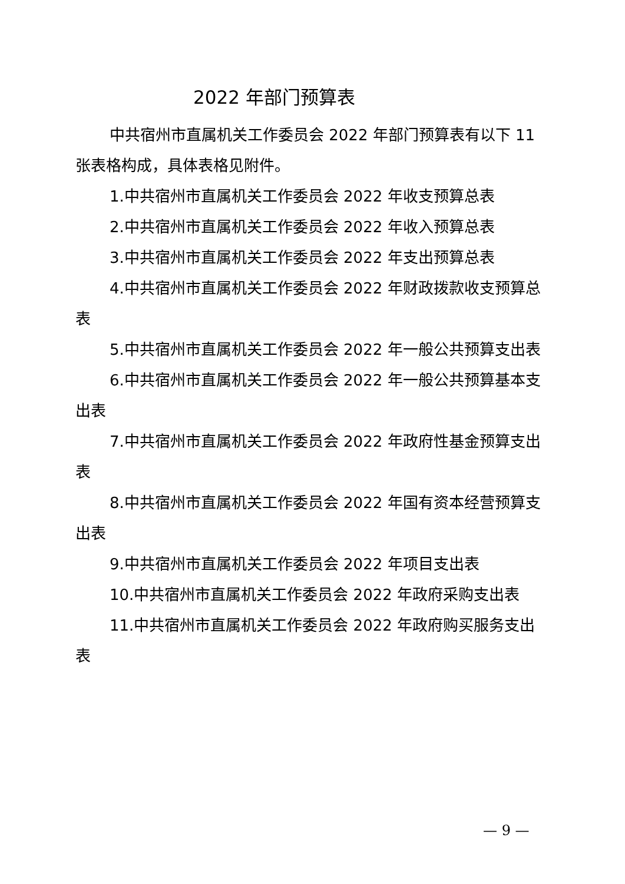2022 年部门预算表
中共宿州市直属机关工作委员会 2022 年部门预算表有以下 11 张表格构成，具体表格见附件。
1.中共宿州市直属机关工作委员会 2022 年收支预算总表
2.中共宿州市直属机关工作委员会 2022 年收入预算总表
3.中共宿州市直属机关工作委员会 2022 年支出预算总表
4.中共宿州市直属机关工作委员会 2022 年财政拨款收支预算总表
5.中共宿州市直属机关工作委员会 2022 年一般公共预算支出表
6.中共宿州市直属机关工作委员会 2022 年一般公共预算基本支出表
7.中共宿州市直属机关工作委员会 2022 年政府性基金预算支出表
8.中共宿州市直属机关工作委员会 2022 年国有资本经营预算支出表
9.中共宿州市直属机关工作委员会 2022 年项目支出表
10.中共宿州市直属机关工作委员会 2022 年政府采购支出表
11.中共宿州市直属机关工作委员会 2022 年政府购买服务支出表
— 9 —